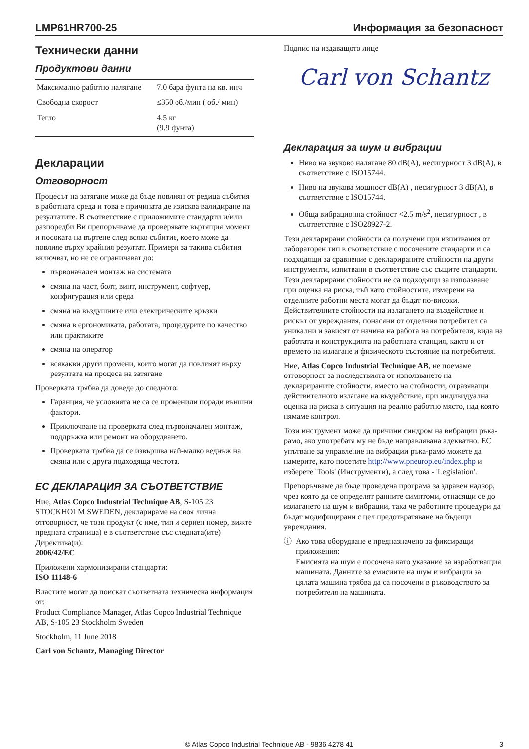LMP61HR700-25 Информация за безопасност
Технически данни
Продуктови данни
| Максимално работно налягане | 7.0 бара фунта на кв. инч |
| Свободна скорост | ≤350 об./мин ( об./ мин) |
| Тегло | 4.5 кг (9.9 фунта) |
Декларации
Отговорност
Процесът на затягане може да бъде повлиян от редица събития в работната среда и това е причината де изисква валидиране на резултатите. В съответствие с приложимите стандарти и/или разпоредби Ви препоръчваме да проверявате въртящия момент и посоката на въртене след всяко събитие, което може да повлияе върху крайния резултат. Примери за такива събития включват, но не се ограничават до:
първоначален монтаж на системата
смяна на част, болт, винт, инструмент, софтуер, конфигурация или среда
смяна на въздушните или електрическите връзки
смяна в ергономиката, работата, процедурите по качество или практиките
смяна на оператор
всякакви други промени, които могат да повлияят върху резултата на процеса на затягане
Проверката трябва да доведе до следното:
Гаранция, че условията не са се променили поради външни фактори.
Приключване на проверката след първоначален монтаж, поддръжка или ремонт на оборудването.
Проверката трябва да се извършва най-малко веднъж на смяна или с друга подходяща честота.
ЕС ДЕКЛАРАЦИЯ ЗА СЪОТВЕТСТВИЕ
Ние, Atlas Copco Industrial Technique AB, S-105 23 STOCKHOLM SWEDEN, декларираме на своя лична отговорност, че този продукт (с име, тип и сериен номер, вижте предната страница) е в съответствие със следната(ите) Директива(и):
2006/42/EC
Приложени хармонизирани стандарти:
ISO 11148-6
Властите могат да поискат съответната техническа информация от:
Product Compliance Manager, Atlas Copco Industrial Technique AB, S-105 23 Stockholm Sweden
Stockholm, 11 June 2018
Carl von Schantz, Managing Director
Подпис на издаващото лице
Carl von Schantz
Декларация за шум и вибрации
Ниво на звуково налягане 80 dB(A), несигурност 3 dB(A), в съответствие с ISO15744.
Ниво на звукова мощност dB(A) , несигурност 3 dB(A), в съответствие с ISO15744.
Обща вибрационна стойност <2.5 m/s<sup>2</sup>, несигурност , в съответствие с ISO28927-2.
Тези декларирани стойности са получени при изпитвания от лабораторен тип в съответствие с посочените стандарти и са подходящи за сравнение с декларираните стойности на други инструменти, изпитвани в съответствие със същите стандарти. Тези декларирани стойности не са подходящи за използване при оценка на риска, тъй като стойностите, измерени на отделните работни места могат да бъдат по-високи. Действителните стойности на излагането на въздействие и рискът от увреждания, понасяни от отделния потребител са уникални и зависят от начина на работа на потребителя, вида на работата и конструкцията на работната станция, както и от времето на излагане и физическото състояние на потребителя.
Ние, Atlas Copco Industrial Technique AB, не поемаме отговорност за последствията от използването на декларираните стойности, вместо на стойности, отразяващи действителното излагане на въздействие, при индивидуална оценка на риска в ситуация на реално работно място, над която нямаме контрол.
Този инструмент може да причини синдром на вибрации ръка-рамо, ако употребата му не бъде направлявана адекватно. ЕС упътване за управление на вибрации ръка-рамо можете да намерите, като посетите http://www.pneurop.eu/index.php и изберете 'Tools' (Инструменти), а след това - 'Legislation'.
Препоръчваме да бъде проведена програма за здравен надзор, чрез която да се определят ранните симптоми, отнасящи се до излагането на шум и вибрации, така че работните процедури да бъдат модифицирани с цел предотвратяване на бъдещи увреждания.
ⓘ Ако това оборудване е предназначено за фиксиращи приложения:
Емисията на шум е посочена като указание за изработващия машината. Данните за емисиите на шум и вибрации за цялата машина трябва да са посочени в ръководството за потребителя на машината.
© Atlas Copco Industrial Technique AB - 9836 4278 41 3